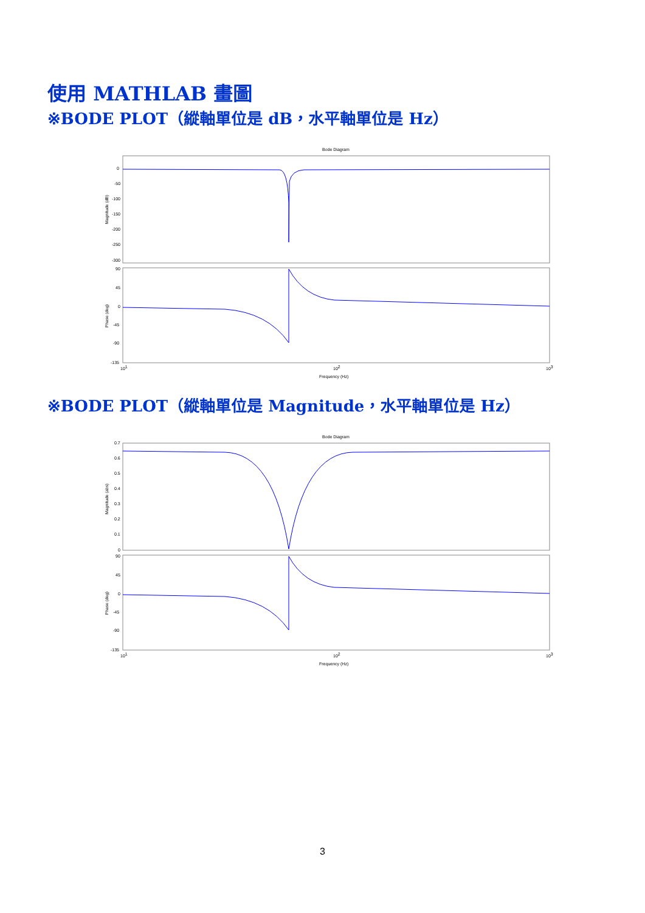使用 MATHLAB 畫圖
※BODE PLOT（縱軸單位是 dB，水平軸單位是 Hz）
Bode Diagram
0
-50
-100
-150
-200
-250
-300
90
45
0
-45
-90
-135
Magnitude (dB)
Phase (deg)
101
102
103
Frequency (Hz)
※BODE PLOT（縱軸單位是 Magnitude，水平軸單位是 Hz）
Bode Diagram
0.7
0.6
0.5
0.4
0.3
0.2
0.1
0
90
45
0
-45
-90
-135
Magnitude (abs)
Phase (deg)
101
102
103
Frequency (Hz)
3